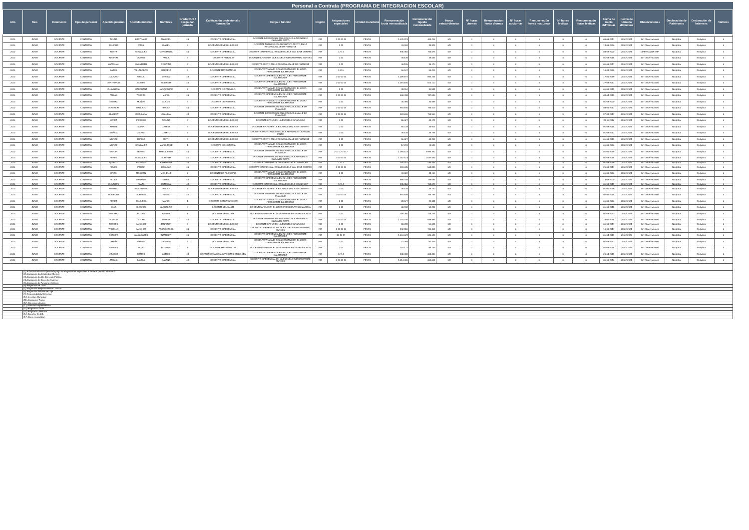Personal a Contrata (PROGRAMA DE INTEGRACION ESCOLAR)
| Año | Mes | Estamento | Tipo de personal | Apellido paterno | Apellido materno | Nombres | Grado EUS / Cargo con jornada | Calificación profesional o formación | Cargo o función | Región | Asignaciones especiales | Unidad monetaria | Remuneración bruta mensualizada | Remuneración líquida mensualizada | Horas extraordinarias | Nº horas diurnas | Remuneración horas diurnas | Nº horas nocturnas | Remuneración horas nocturnas | Nº horas festivas | Remuneración horas festivas | Fecha de inicio dd/mm/aa | Fecha de término dd/mm/aa | Observaciones | Declaración de Patrimonio | Declaración de Intereses | Viaticos |
| --- | --- | --- | --- | --- | --- | --- | --- | --- | --- | --- | --- | --- | --- | --- | --- | --- | --- | --- | --- | --- | --- | --- | --- | --- | --- | --- | --- |
| 2020 | JUNIO | DOCENTE | CONTRATA | ACUÑA | BERTRAND | MARICEL | 44 | DOCENTE DIFERENCIAL | DOCENTE DIFERENCIAL EN LA ESCUELA FERNANDO CARVAJAL PINTO | RM | 2-11-12-14 | PESOS | 1.031.223 | 404.203 | NO | 0 | 0 | 0 | 0 | 0 | 0 | 06-03-2017 | 28-02-2021 | Sin Observaciones | No Aplica | No Aplica | 0 |
| 2020 | JUNIO | DOCENTE | CONTRATA | AGUIRRE | VERA | ISABEL | 3 | DOCENTE GENERAL BASICA | DOCENTE TRABAJO COLABORATIVO APOYO EN LA ESCUELA VALLE DE PUANGUE | RM | 2-11 | PESOS | 43.209 | 33.828 | NO | 0 | 0 | 0 | 0 | 0 | 0 | 13-03-2020 | 28-02-2021 | Sin Observaciones | No Aplica | No Aplica | 0 |
| 2020 | JUNIO | DOCENTE | CONTRATA | ALISTE | GONZALEZ | CONSTANZA | 44 | DOCENTE DIFERENCIAL | DOCENTE DIFERENCIAL EN LA ESCUELA SAN JOSE OBRERO | RM | 12-14 | PESOS | 935.350 | 765.573 | NO | 0 | 0 | 0 | 0 | 0 | 0 | 03-03-2020 | 28-02-2021 | DIRENCIA DE BRP | No Aplica | No Aplica | 0 |
| 2020 | JUNIO | DOCENTE | CONTRATA | ALVAREZ | QUIROZ | PAULA | 3 | DOCENTE PARVULO | DOCENTE APOYO EN LA ESCUELA ELIECER PEREZ VARGAS | RM | 2-11 | PESOS | 49.139 | 38.555 | NO | 0 | 0 | 0 | 0 | 0 | 0 | 01-03-2016 | 28-02-2021 | Sin Observaciones | No Aplica | No Aplica | 0 |
| 2020 | JUNIO | DOCENTE | CONTRATA | ANTIGUAL | OYANEDER | CRISTINA | 3 | DOCENTE GENERAL BASICA | DOCENTE APOYO EN LA ESCUELA VALLE DE PUANGUE | RM | 2-11 | PESOS | 46.195 | 36.170 | NO | 0 | 0 | 0 | 0 | 0 | 0 | 01-03-2017 | 28-02-2021 | Sin Observaciones | No Aplica | No Aplica | 0 |
| 2020 | JUNIO | DOCENTE | CONTRATA | BAEZA | VILLALOBOS | MARCELA | 3 | DOCENTE MATEMATICAS | DOCENTE TRABAJO COLABORATIVO EN EL LICEO PRESIDENTE BALMACEDA | RM | 14-15 | PESOS | 90.947 | 55.208 | NO | 0 | 0 | 0 | 0 | 0 | 0 | 16-03-2020 | 28-02-2021 | Sin Observaciones | No Aplica | No Aplica | 0 |
| 2020 | JUNIO | DOCENTE | CONTRATA | CAUCAO | NAGUIL | MYRIAM | 44 | DOCENTE DIFERENCIAL | DOCENTE DIFERENCIA EN EL LICEO PRESIDENTE BALMACEDA | RM | 2-11-12-14 | PESOS | 1.069.197 | 864.254 | NO | 0 | 0 | 0 | 0 | 0 | 0 | 17-04-2019 | 28-02-2021 | Sin Observaciones | No Aplica | No Aplica | 0 |
| 2020 | JUNIO | DOCENTE | CONTRATA | CONTRERAS | GOMEZ | MODESTA | 44 | DOCENTE DIFERENCIAL | DOCENTE DIFERENCIA EN EL LICEO PRESIDENTE BALMACEDA | RM | 2-11-12-14 | PESOS | 1.019.185 | 825.100 | NO | 0 | 0 | 0 | 0 | 0 | 0 | 27-03-2017 | 28-02-2021 | Sin Observaciones | No Aplica | No Aplica | 0 |
| 2020 | JUNIO | DOCENTE | CONTRATA | CHAVARRIA | MARCHANT | JACQUELINE | 2 | DOCENTE DE PARVULO | DOCENTE TRABAJO COLABORATIVO EN EL LICEO PRESIDENTE BALMACEDA | RM | 2-11 | PESOS | 38.994 | 30.531 | NO | 0 | 0 | 0 | 0 | 0 | 0 | 01-06-2019 | 28-02-2021 | Sin Observaciones | No Aplica | No Aplica | 0 |
| 2020 | JUNIO | DOCENTE | CONTRATA | FARIAS | TORRES | MARIA | 44 | DOCENTE DIFERENCIAL | DOCENTE DIFERENCIA EN EL LICEO PRESIDENTE BALMACEDA | RM | 2-11-12-14 | PESOS | 968.438 | 787.045 | NO | 0 | 0 | 0 | 0 | 0 | 0 | 08-04-2019 | 28-02-2021 | Sin Observaciones | No Aplica | No Aplica | 0 |
| 2020 | JUNIO | DOCENTE | CONTRATA | GOMEZ | MUÑOZ | ALEXIS | 4 | DOCENTE DE HISTORIA | DOCENTE TRABAJO COLABORATIVO EN EL LICEO PRESIDENTE BALMACEDA | RM | 2-11 | PESOS | 45.485 | 35.688 | NO | 0 | 0 | 0 | 0 | 0 | 0 | 01-03-2020 | 28-02-2021 | Sin Observaciones | No Aplica | No Aplica | 0 |
| 2020 | JUNIO | DOCENTE | CONTRATA | GONZALEZ | MELLADO | ROCIO | 44 | DOCENTE DIFERENCIAL | DOCENTE DIFERENCIAL EN LA ESCUELA VALLE DE PUANGUE | RM | 2-11-12-14 | PESOS | 983.635 | 794.509 | NO | 0 | 0 | 0 | 0 | 0 | 0 | 03-04-2017 | 28-02-2021 | Sin Observaciones | No Aplica | No Aplica | 0 |
| 2020 | JUNIO | DOCENTE | CONTRATA | JILABERT | ORELLANA | CLAUDIA | 44 | DOCENTE DIFERENCIAL | DOCENTE DIFERENCIAL EN LA ESCUELA VALLE DE PUANGUE | RM | 2-11-12-14 | PESOS | 983.636 | 798.969 | NO | 0 | 0 | 0 | 0 | 0 | 0 | 27-03-2017 | 28-02-2021 | Sin Observaciones | No Aplica | No Aplica | 0 |
| 2020 | JUNIO | DOCENTE | CONTRATA | LOPEZ | PIZARRO | IVONNE | 3 | DOCENTE GENERAL BASICA | DOCENTE APOYO EN LA ESCUELA CUYUNCAVI | RM | 2-11 | PESOS | 55.027 | 43.174 | NO | 0 | 0 | 0 | 0 | 0 | 0 | 28-11-2016 | 28-02-2021 | Sin Observaciones | No Aplica | No Aplica | 0 |
| 2020 | JUNIO | DOCENTE | CONTRATA | MARIN | MARIN | LORENA | 3 | DOCENTE GENERAL BASICA | DOCENTE APOYO EN LA ESCUELA SAN JOSE OBRERO | RM | 2-11 | PESOS | 58.728 | 49.924 | NO | 0 | 0 | 0 | 0 | 0 | 0 | 01-03-2018 | 28-02-2021 | Sin Observaciones | No Aplica | No Aplica | 0 |
| 2020 | JUNIO | DOCENTE | CONTRATA | MUÑOZ | OSORIO | LORETO | 3 | DOCENTE GENERAL BASICA | DOCENTE APOYO EN LA ESCUELA FERNANDO CARVAJAL PINTO | RM | 2-11 | PESOS | 49.139 | 38.791 | NO | 0 | 0 | 0 | 0 | 0 | 0 | 01-03-2017 | 28-02-2021 | Sin Observaciones | No Aplica | No Aplica | 0 |
| 2020 | JUNIO | DOCENTE | CONTRATA | MUÑOZ | ZUÑIGA | EDITH | 3 | DOCENTE GENERAL BASICA | DOCENTE APOYO EN LA ESCUELA VALLE DE PUANGUE | RM | 2-11 | PESOS | 55.027 | 43.232 | NO | 0 | 0 | 0 | 0 | 0 | 0 | 01-03-2019 | 28-02-2021 | Sin Observaciones | No Aplica | No Aplica | 0 |
| 2020 | JUNIO | DOCENTE | CONTRATA | MUÑOZ | GONZALEZ | MARIA JOSE | 1 | DOCENTE DE HISTORIA | DOCENTE TRABAJO COLABORATIVO EN EL LICEO PRESIDENTE BALMACEDA | RM | 2-11 | PESOS | 17.233 | 13.520 | NO | 0 | 0 | 0 | 0 | 0 | 0 | 01-03-2020 | 28-02-2021 | Sin Observaciones | No Aplica | No Aplica | 0 |
| 2020 | JUNIO | DOCENTE | CONTRATA | MORAN | ROJAS | MARIA JESUS | 44 | DOCENTE DIFERENCIAL | DOCENTE DIFERENCIAL EN LA ESCUELA VALLE DE PUANGUE | RM | 2-11-12-14-17 | PESOS | 1.056.103 | 4.995.332 | NO | 0 | 0 | 0 | 0 | 0 | 0 | 01-04-2019 | 28-02-2021 | Sin Observaciones | No Aplica | No Aplica | 0 |
| 2020 | JUNIO | DOCENTE | CONTRATA | PEREZ | GONZALEZ | GLASFIRA | 44 | DOCENTE DIFERENCIAL | DOCENTE DIFERENCIAL EN LA ESCUELA FERNANDO CARVAJAL PINTO | RM | 2-11-12-14 | PESOS | 1.287.823 | 1.037.539 | NO | 0 | 0 | 0 | 0 | 0 | 0 | 01-03-2018 | 28-02-2021 | Sin Observaciones | No Aplica | No Aplica | 0 |
| 2020 | JUNIO | DOCENTE | CONTRATA | QUIROZ | ESCOBAR | KATHERINE | 33 | DOCENTE DIFERENCIAL | DOCENTE DIFERENCIAL EN LA ESCUELA CUYUNCAVI | RM | 12-14 | PESOS | 764.781 | 483.531 | NO | 0 | 0 | 0 | 0 | 0 | 0 | 01-03-2019 | 28-02-2021 | Sin Observaciones | No Aplica | No Aplica | 0 |
| 2020 | JUNIO | DOCENTE | CONTRATA | REYES | PEREZ | DIMADAY | 44 | DOCENTE DIFERENCIAL | DOCENTE DIFERENCIAL EN LA ESCUELA SAN JOSE OBRERO | RM | 2-11-12-14 | PESOS | 983.635 | 564.849 | NO | 0 | 0 | 0 | 0 | 0 | 0 | 20-03-2017 | 28-02-2021 | Sin Observaciones | No Aplica | No Aplica | 0 |
| 2020 | JUNIO | DOCENTE | CONTRATA | RIVAS | MC-LEAN | MICHELLE | 2 | DOCENTE DE FILOSOFIA | DOCENTE TRABAJO COLABORATIVO EN EL LICEO PRESIDENTE BALMACEDA | RM | 2-11 | PESOS | 43.322 | 34.199 | NO | 0 | 0 | 0 | 0 | 0 | 0 | 01-03-2020 | 28-02-2021 | Sin Observaciones | No Aplica | No Aplica | 0 |
| 2020 | JUNIO | DOCENTE | CONTRATA | ROJAS | MENESES | KARLA | 44 | DOCENTE DIFERENCIAL | DOCENTE DIFERENCIA EN EL LICEO PRESIDENTE BALMACEDA | RM | 1 | PESOS | 968.438 | 788.067 | NO | 0 | 0 | 0 | 0 | 0 | 0 | 13-03-2020 | 28-02-2021 | Sin Observaciones | No Aplica | No Aplica | 0 |
| 2020 | JUNIO | DOCENTE | CONTRATA | OLIVARES | PLAZA | PATRICIA | 44 | DOCENTE DIFERENCIAL | DOCENTE DIFERENCIAL EN LA ESCUELA CUYUNCAVI | RM | 12-14 | PESOS | 935.350 | 763.073 | NO | 0 | 0 | 0 | 0 | 0 | 0 | 01-03-2019 | 28-02-2021 | Sin Observaciones | No Aplica | No Aplica | 0 |
| 2020 | JUNIO | DOCENTE | CONTRATA | ROMERO | CRISOSTOMO | ROCIO | 3 | DOCENTE GENERAL BASICA | DOCENTE APOYO EN LA ESCUELA SAN JOSE OBRERO | RM | 2-11 | PESOS | 49.139 | 38.790 | NO | 0 | 0 | 0 | 0 | 0 | 0 | 01-04-2016 | 28-02-2021 | Sin Observaciones | No Aplica | No Aplica | 0 |
| 2020 | JUNIO | DOCENTE | CONTRATA | SAAVEDRA | ALEGRIA | YASNA | 44 | DOCENTE DIFERENCIAL | DOCENTE DIFERENCIAL EN LA ESCUELA VALLE DE PUANGUE | RM | 2-11-12-14 | PESOS | 983.636 | 793.766 | NO | 0 | 0 | 0 | 0 | 0 | 0 | 02-04-2018 | 28-02-2021 | Sin Observaciones | No Aplica | No Aplica | 0 |
| 2020 | JUNIO | DOCENTE | CONTRATA | PEREZ | AGUILERA | MARIO | 1 | DOCENTE CONSTRUCCION | DOCENTE TRABAJO COLABORATIVO EN EL LICEO PRESIDENTE BALMACEDA | RM | 2-11 | PESOS | 28.577 | 22.421 | NO | 0 | 0 | 0 | 0 | 0 | 0 | 01-03-2020 | 28-02-2021 | Sin Observaciones | No Aplica | No Aplica | 0 |
| 2020 | JUNIO | DOCENTE | CONTRATA | SILVA | OLIVARES | JAQUELINE | 4 | DOCENTE LENGUAJE | DOCENTE APOYO EN EL LICEO PRESIDENTE BALMACEDA | RM | 2-11 | PESOS | 68.932 | 53.282 | NO | 0 | 0 | 0 | 0 | 0 | 0 | 01-03-2018 | 28-02-2021 | Sin Observaciones | No Aplica | No Aplica | 0 |
| 2020 | JUNIO | DOCENTE | CONTRATA | SANCHEZ | DELGADO | FABIAN | 5 | DOCENTE LENGUAJE | DOCENTE APOYO EN EL LICEO PRESIDENTE BALMACEDA | RM | 2-11 | PESOS | 199.250 | 153.244 | NO | 0 | 0 | 0 | 0 | 0 | 0 | 01-03-2013 | 28-02-2021 | Sin Observaciones | No Aplica | No Aplica | 0 |
| 2020 | JUNIO | DOCENTE | CONTRATA | TOLEDO | SOLAR | SUSANA | 44 | DOCENTE DIFERENCIAL | DOCENTE DIFERENCIAL EN LA ESCUELA FERNANDO CARVAJAL PINTO | RM | 2-11-12-14 | PESOS | 1.218.330 | 988.961 | NO | 0 | 0 | 0 | 0 | 0 | 0 | 23-04-2018 | 28-02-2021 | Sin Observaciones | No Aplica | No Aplica | 0 |
| 2020 | JUNIO | DOCENTE | CONTRATA | TORRES | SANCHEZ | JENNIFER | 3 | DOCENTE GENERAL BASICA | DOCENTE APOYO EN LA ESCUELA CUYUNCAVI | RM | 2-11 | PESOS | 58.728 | 50.024 | NO | 0 | 0 | 0 | 0 | 0 | 0 | 01-03-2017 | 28-02-2021 | Sin Observaciones | No Aplica | No Aplica | 0 |
| 2020 | JUNIO | DOCENTE | CONTRATA | TRUJILLO | SANCHEZ | FRANCHESCA | 44 | DOCENTE DIFERENCIAL | DOCENTE DIFERENCIAL EN LA ESCUELA ELIECER PEREZ VARGAS | RM | 2-11-12-14 | PESOS | 932.855 | 746.462 | NO | 0 | 0 | 0 | 0 | 0 | 0 | 10-03-2017 | 28-02-2021 | Sin Observaciones | No Aplica | No Aplica | 0 |
| 2020 | JUNIO | DOCENTE | CONTRATA | OCAMPO | VALLADARES | NATHALY | 44 | DOCENTE DIFERENCIAL | DOCENTE DIFERENCIA EN EL LICEO PRESIDENTE BALMACEDA | RM | 12-14-17 | PESOS | 1.004.672 | 636.026 | NO | 0 | 0 | 0 | 0 | 0 | 0 | 01-04-2019 | 29-02-2020 | Sin Observaciones | No Aplica | No Aplica | 0 |
| 2020 | JUNIO | DOCENTE | CONTRATA | UMAÑA | PARRA | DANIELA | 4 | DOCENTE LENGUAJE | DOCENTE TRABAJO COLABORATIVO EN EL LICEO PRESIDENTE BALMACEDA | RM | 2-11 | PESOS | 73.056 | 61.499 | NO | 0 | 0 | 0 | 0 | 0 | 0 | 01-03-2017 | 28-02-2021 | Sin Observaciones | No Aplica | No Aplica | 0 |
| 2020 | JUNIO | DOCENTE | CONTRATA | VARGAS | BOZO | ROSARIO | 5 | DOCENTE MATEMATICAS | DOCENTE APOYO EN EL LICEO PRESIDENTE BALMACEDA | RM | 2-11 | PESOS | 119.122 | 93.259 | NO | 0 | 0 | 0 | 0 | 0 | 0 | 01-03-2018 | 28-02-2021 | Sin Observaciones | No Aplica | No Aplica | 0 |
| 2020 | JUNIO | DOCENTE | CONTRATA | VELOSO | RAMOS | ASTRID | 44 | COPEDAGOGA CON AUTORIZACION DOCEN | DOCENTE DIFERENCIA EN EL LICEO PRESIDENTE BALMACEDA | RM | 12-14 | PESOS | 968.438 | 604.810 | NO | 0 | 0 | 0 | 0 | 0 | 0 | 26-04-2019 | 28-02-2021 | Sin Observaciones | No Aplica | No Aplica | 0 |
| 2020 | JUNIO | DOCENTE | CONTRATA | ZAVALA | ZAVALA | DAYANA | 44 | DOCENTE DIFERENCIAL | DOCENTE DIFERENCIAL EN LA ESCUELA ELIECER PEREZ VARGAS | RM | 2-11-12-14 | PESOS | 1.014.469 | 608.061 | NO | 0 | 0 | 0 | 0 | 0 | 0 | 01-03-2016 | 28-02-2021 | Sin Observaciones | No Aplica | No Aplica | 0 |
| | (1) El funcionario no ha percibido pago de asignaciones especiales durante el período informado. | | | | | | | | | | | | | | | | | | | | | | | | | | |
| | (2) Asignación de Antigüedad (Bienio) | | | | | | | | | | | | | | | | | | | | | | | | | | |
| | (3) Asignación de Alta Dirección Pública | | | | | | | | | | | | | | | | | | | | | | | | | | |
| | (4) Asignación de Dirección Superior | | | | | | | | | | | | | | | | | | | | | | | | | | |
| | (5) Asignación de Funciones Críticas | | | | | | | | | | | | | | | | | | | | | | | | | | |
| | (6) Asignación de Zona | | | | | | | | | | | | | | | | | | | | | | | | | | |
| | (7) Asignación Responsabilidad Judicial | | | | | | | | | | | | | | | | | | | | | | | | | | |
| | (8) Asignación Pérdida de Caja | | | | | | | | | | | | | | | | | | | | | | | | | | |
| | (9) Responsabilidad Directiva | | | | | | | | | | | | | | | | | | | | | | | | | | |
| | (10) Incentivo Municipal | | | | | | | | | | | | | | | | | | | | | | | | | | |
| | (11) Asignacion Tramo | | | | | | | | | | | | | | | | | | | | | | | | | | |
| | (12) Alta concentracion | | | | | | | | | | | | | | | | | | | | | | | | | | |
| | (13) Planilla complementaria | | | | | | | | | | | | | | | | | | | | | | | | | | |
| | (14) Asignacion Titulo | | | | | | | | | | | | | | | | | | | | | | | | | | |
| | (15) Asignacion Mencion | | | | | | | | | | | | | | | | | | | | | | | | | | |
| | (16) Bono ley 20.501.- | | | | | | | | | | | | | | | | | | | | | | | | | | |
| | (17) Bono escolaridad | | | | | | | | | | | | | | | | | | | | | | | | | | |